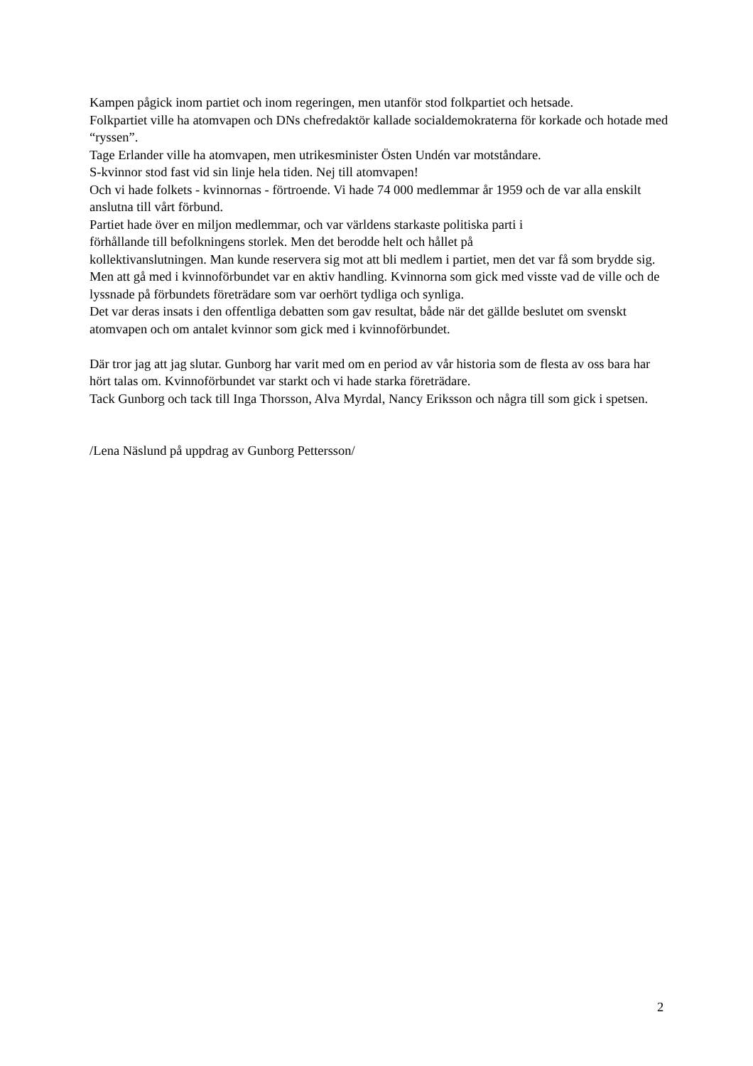Kampen pågick inom partiet och inom regeringen, men utanför stod folkpartiet och hetsade.
Folkpartiet ville ha atomvapen och DNs chefredaktör kallade socialdemokraterna för korkade och hotade med “ryssen”.
Tage Erlander ville ha atomvapen, men utrikesminister Östen Undén var motståndare.
S-kvinnor stod fast vid sin linje hela tiden. Nej till atomvapen!
Och vi hade folkets - kvinnornas - förtroende. Vi hade 74 000 medlemmar år 1959 och de var alla enskilt anslutna till vårt förbund.
Partiet hade över en miljon medlemmar, och var världens starkaste politiska parti i
förhållande till befolkningens storlek. Men det berodde helt och hållet på
kollektivanslutningen. Man kunde reservera sig mot att bli medlem i partiet, men det var få som brydde sig.
Men att gå med i kvinnoförbundet var en aktiv handling. Kvinnorna som gick med visste vad de ville och de lyssnade på förbundets företrädare som var oerhört tydliga och synliga.
Det var deras insats i den offentliga debatten som gav resultat, både när det gällde beslutet om svenskt atomvapen och om antalet kvinnor som gick med i kvinnoförbundet.
Där tror jag att jag slutar. Gunborg har varit med om en period av vår historia som de flesta av oss bara har hört talas om. Kvinnoförbundet var starkt och vi hade starka företrädare.
Tack Gunborg och tack till Inga Thorsson, Alva Myrdal, Nancy Eriksson och några till som gick i spetsen.
/Lena Näslund på uppdrag av Gunborg Pettersson/
2